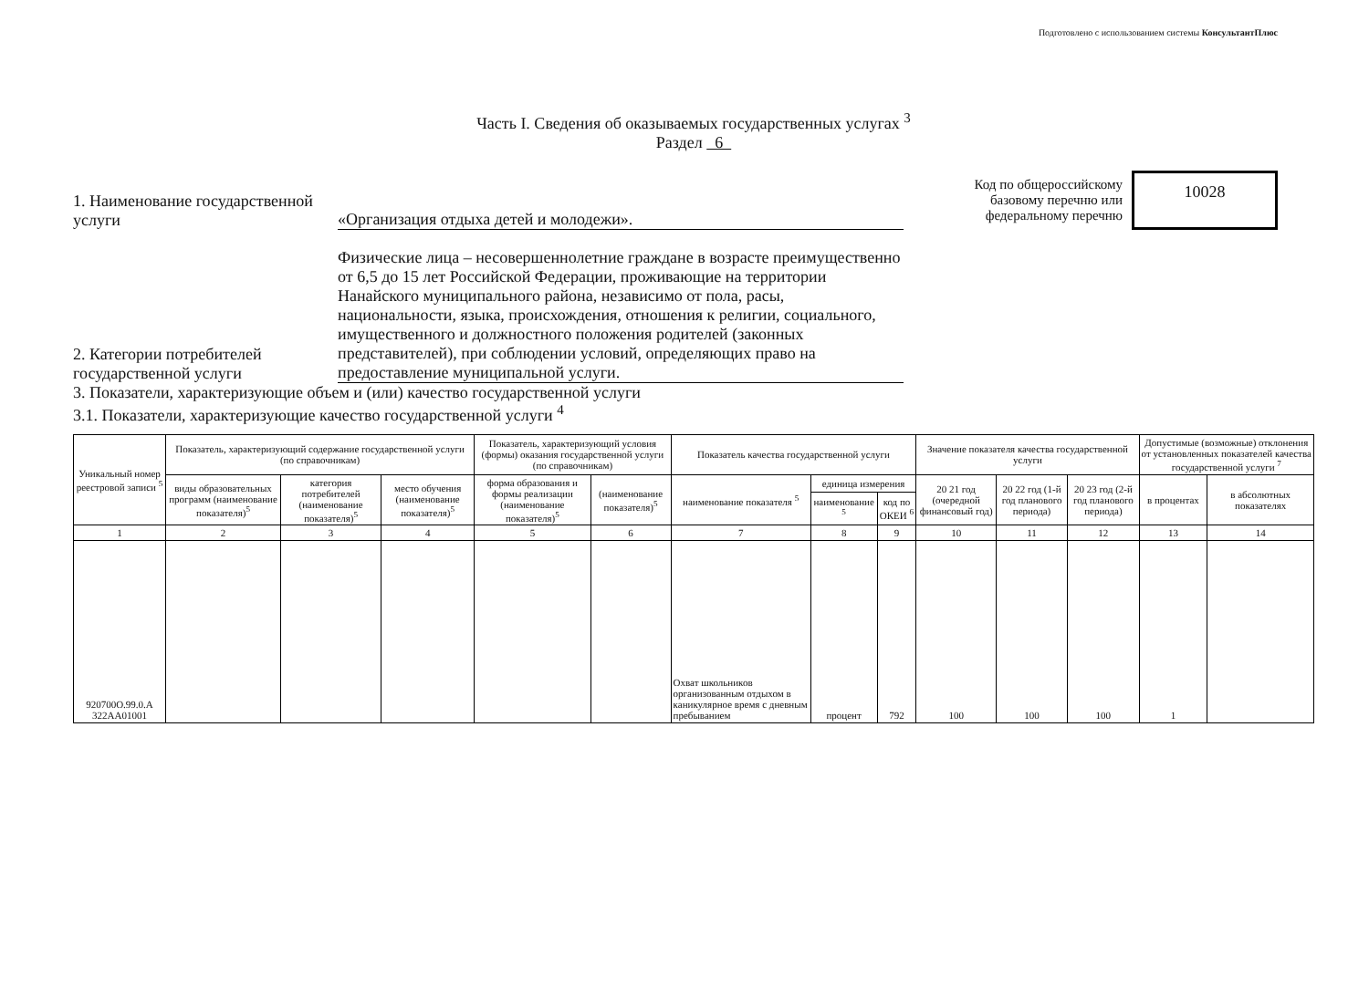Подготовлено с использованием системы КонсультантПлюс
Часть I. Сведения об оказываемых государственных услугах <sup>3</sup>
Раздел 6
1. Наименование государственной услуги
«Организация отдыха детей и молодежи».
Код по общероссийскому базовому перечню или федеральному перечню
10028
2. Категории потребителей государственной услуги
Физические лица – несовершеннолетние граждане в возрасте преимущественно от 6,5 до 15 лет Российской Федерации, проживающие на территории Нанайского муниципального района, независимо от пола, расы, национальности, языка, происхождения, отношения к религии, социального, имущественного и должностного положения родителей (законных представителей), при соблюдении условий, определяющих право на предоставление муниципальной услуги.
3. Показатели, характеризующие объем и (или) качество государственной услуги
3.1. Показатели, характеризующие качество государственной услуги <sup>4</sup>
| Уникальный номер реестровой записи <sup>5</sup> | Показатель, характеризующий содержание государственной услуги (по справочникам) | | | Показатель, характеризующий условия (формы) оказания государственной услуги (по справочникам) | | Показатель качества государственной услуги | | | Значение показателя качества государственной услуги | | | Допустимые (возможные) отклонения от установленных показателей качества государственной услуги <sup>7</sup> | |
| --- | --- | --- | --- | --- | --- | --- | --- | --- | --- | --- | --- | --- | --- |
| | виды образовательных программ (наименование показателя)<sup>5</sup> | категория потребителей (наименование показателя)<sup>5</sup> | место обучения (наименование показателя)<sup>5</sup> | форма образования и формы реализации (наименование показателя)<sup>5</sup> | (наименование показателя)<sup>5</sup> | наименование показателя <sup>5</sup> | единица измерения | | 20 21 год (очередной финансовый год) | 20 22 год (1-й год планового периода) | 20 23 год (2-й год планового периода) | в процентах | в абсолютных показателях |
| | | | | | | | наименование <sup>5</sup> | код по ОКЕИ <sup>6</sup> | | | | | |
| 1 | 2 | 3 | 4 | 5 | 6 | 7 | 8 | 9 | 10 | 11 | 12 | 13 | 14 |
| 920700О.99.0.А 322АА01001 | | | | | | Охват школьников организованным отдыхом в каникулярное время с дневным пребыванием | процент | 792 | 100 | 100 | 100 | 1 | |